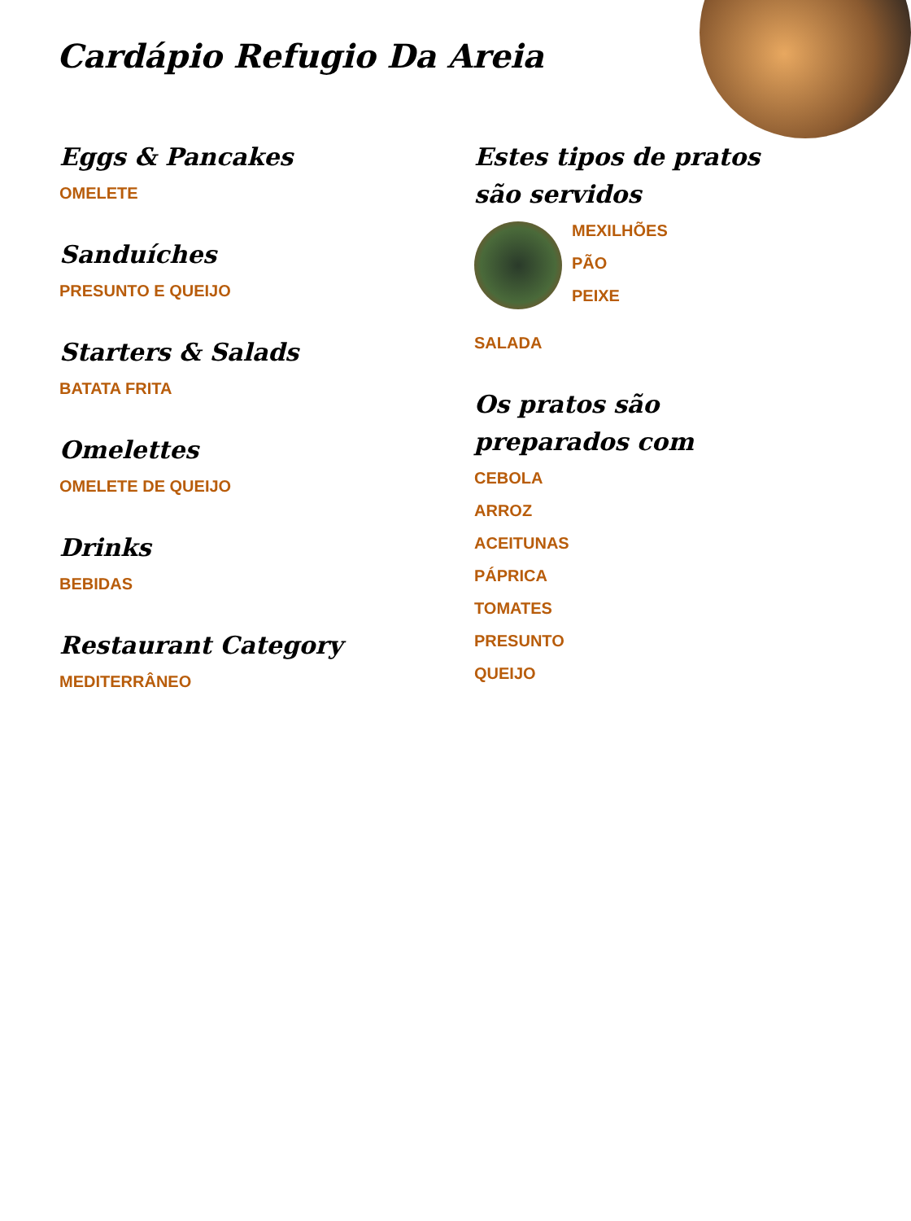Cardápio Refugio Da Areia
Eggs & Pancakes
OMELETE
Sanduíches
PRESUNTO E QUEIJO
Starters & Salads
BATATA FRITA
Omelettes
OMELETE DE QUEIJO
Drinks
BEBIDAS
Restaurant Category
MEDITERRÂNEO
Estes tipos de pratos são servidos
MEXILHÕES
PÃO
PEIXE
SALADA
Os pratos são preparados com
CEBOLA
ARROZ
ACEITUNAS
PÁPRICA
TOMATES
PRESUNTO
QUEIJO